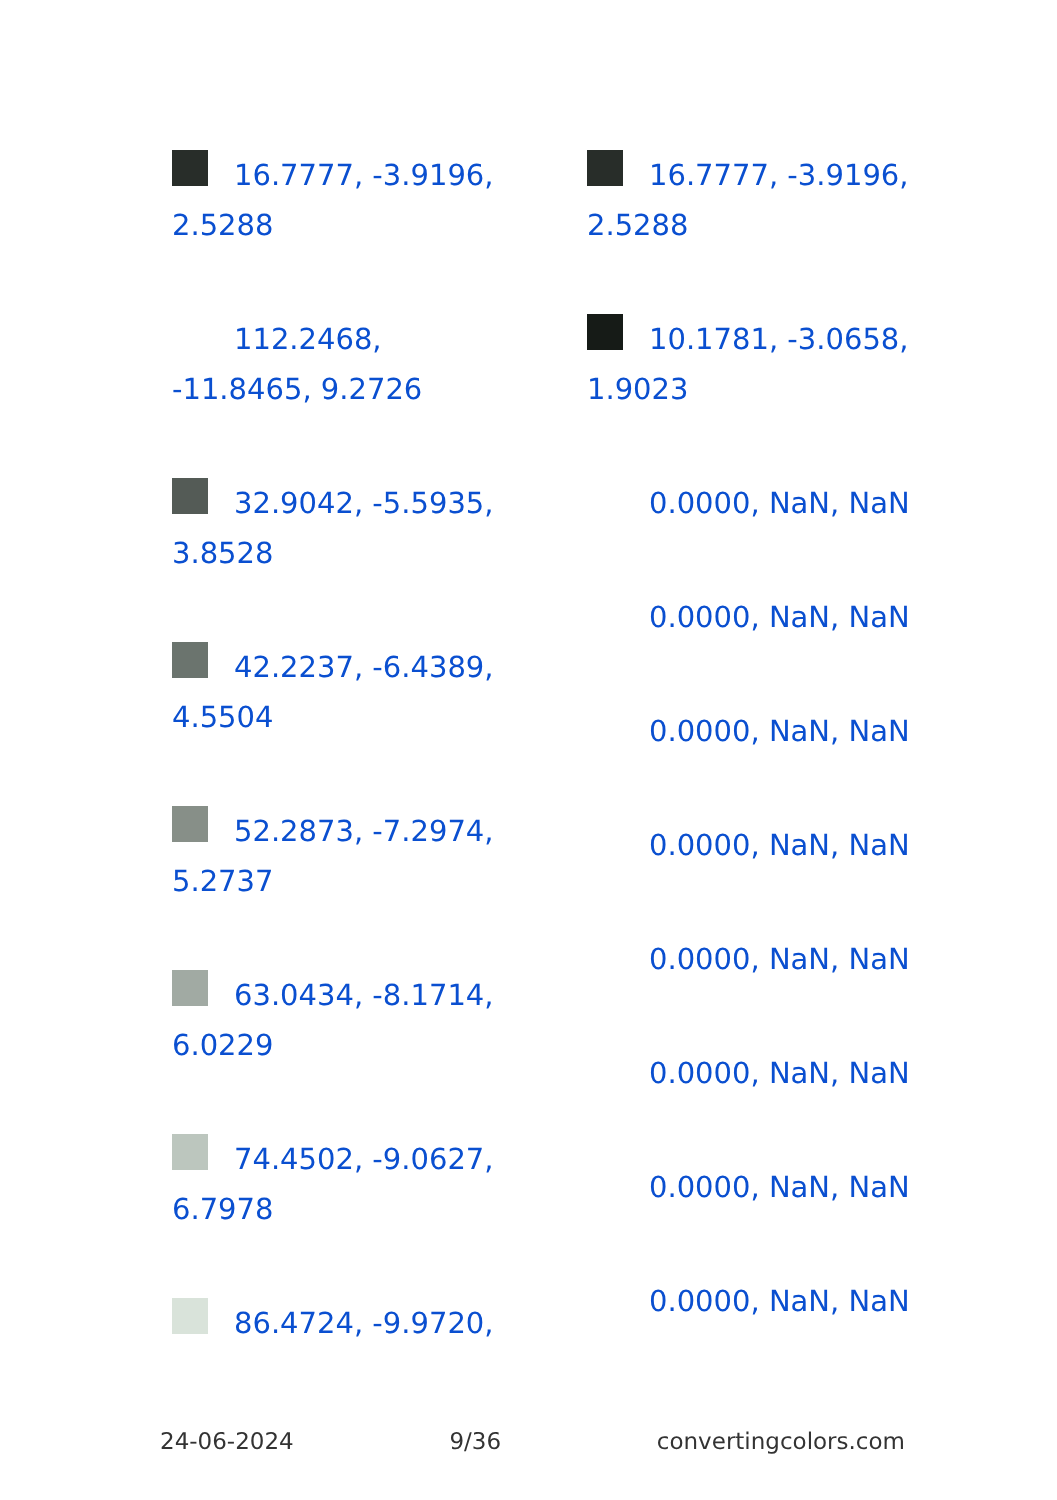16.7777, -3.9196, 2.5288
112.2468, -11.8465, 9.2726
32.9042, -5.5935, 3.8528
42.2237, -6.4389, 4.5504
52.2873, -7.2974, 5.2737
63.0434, -8.1714, 6.0229
74.4502, -9.0627, 6.7978
86.4724, -9.9720,
16.7777, -3.9196, 2.5288
10.1781, -3.0658, 1.9023
0.0000, NaN, NaN
0.0000, NaN, NaN
0.0000, NaN, NaN
0.0000, NaN, NaN
0.0000, NaN, NaN
0.0000, NaN, NaN
0.0000, NaN, NaN
0.0000, NaN, NaN
24-06-2024 9/36 convertingcolors.com